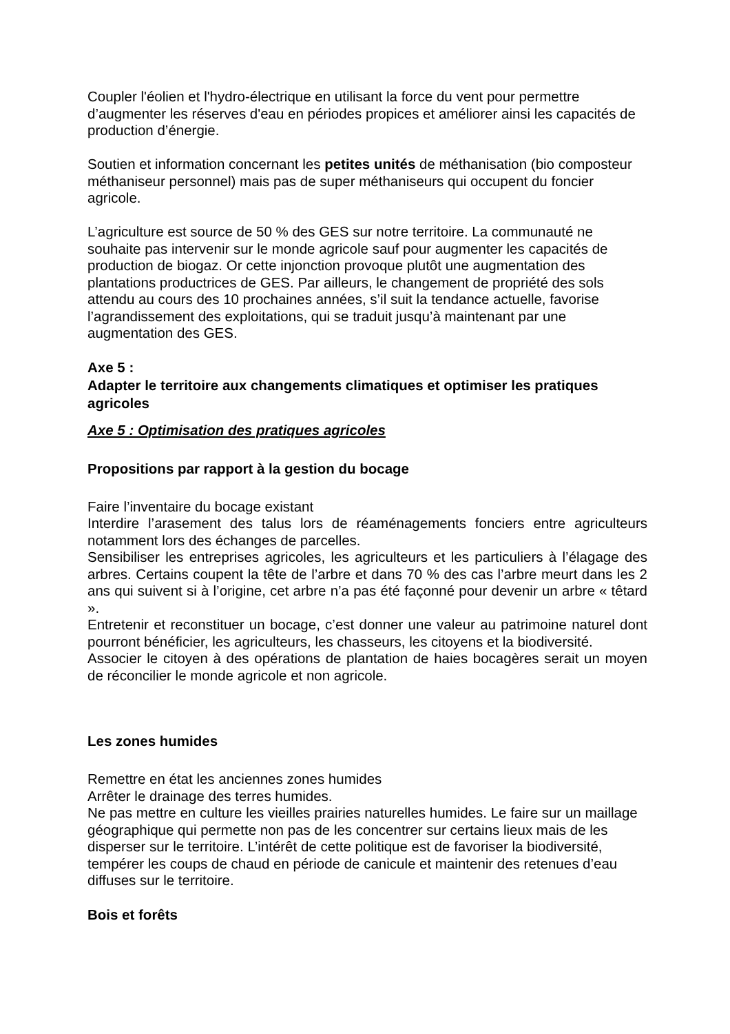Coupler l'éolien et l'hydro-électrique en utilisant la force du vent pour permettre d’augmenter les réserves d'eau en périodes propices et améliorer ainsi les capacités de production d’énergie.
Soutien et information concernant les petites unités de méthanisation (bio composteur méthaniseur personnel) mais pas de super méthaniseurs qui occupent du foncier agricole.
L’agriculture est source de 50 % des GES sur notre territoire. La communauté ne souhaite pas intervenir sur le monde agricole sauf pour augmenter les capacités de production de biogaz. Or cette injonction provoque plutôt une augmentation des plantations productrices de GES. Par ailleurs, le changement de propriété des sols attendu au cours des 10 prochaines années, s’il suit la tendance actuelle, favorise l’agrandissement des exploitations, qui se traduit jusqu’à maintenant par une augmentation des GES.
Axe 5 :
Adapter le territoire aux changements climatiques et optimiser les pratiques agricoles
Axe 5 : Optimisation des pratiques agricoles
Propositions par rapport à la gestion du bocage
Faire l’inventaire du bocage existant
Interdire l’arasement des talus lors de réaménagements fonciers entre agriculteurs notamment lors des échanges de parcelles.
Sensibiliser les entreprises agricoles, les agriculteurs et les particuliers à l’élagage des arbres. Certains coupent la tête de l’arbre et dans 70 % des cas l’arbre meurt dans les 2 ans qui suivent si à l’origine, cet arbre n’a pas été façonné pour devenir un arbre « têtard ».
Entretenir et reconstituer un bocage, c’est donner une valeur au patrimoine naturel dont pourront bénéficier, les agriculteurs, les chasseurs, les citoyens et la biodiversité.
Associer le citoyen à des opérations de plantation de haies bocagères serait un moyen de réconcilier le monde agricole et non agricole.
Les zones humides
Remettre en état les anciennes zones humides
Arrêter le drainage des terres humides.
Ne pas mettre en culture les vieilles prairies naturelles humides. Le faire sur un maillage géographique qui permette non pas de les concentrer sur certains lieux mais de les disperser sur le territoire. L’intérêt de cette politique est de favoriser la biodiversité, tempérer les coups de chaud en période de canicule et maintenir des retenues d’eau diffuses sur le territoire.
Bois et forêts